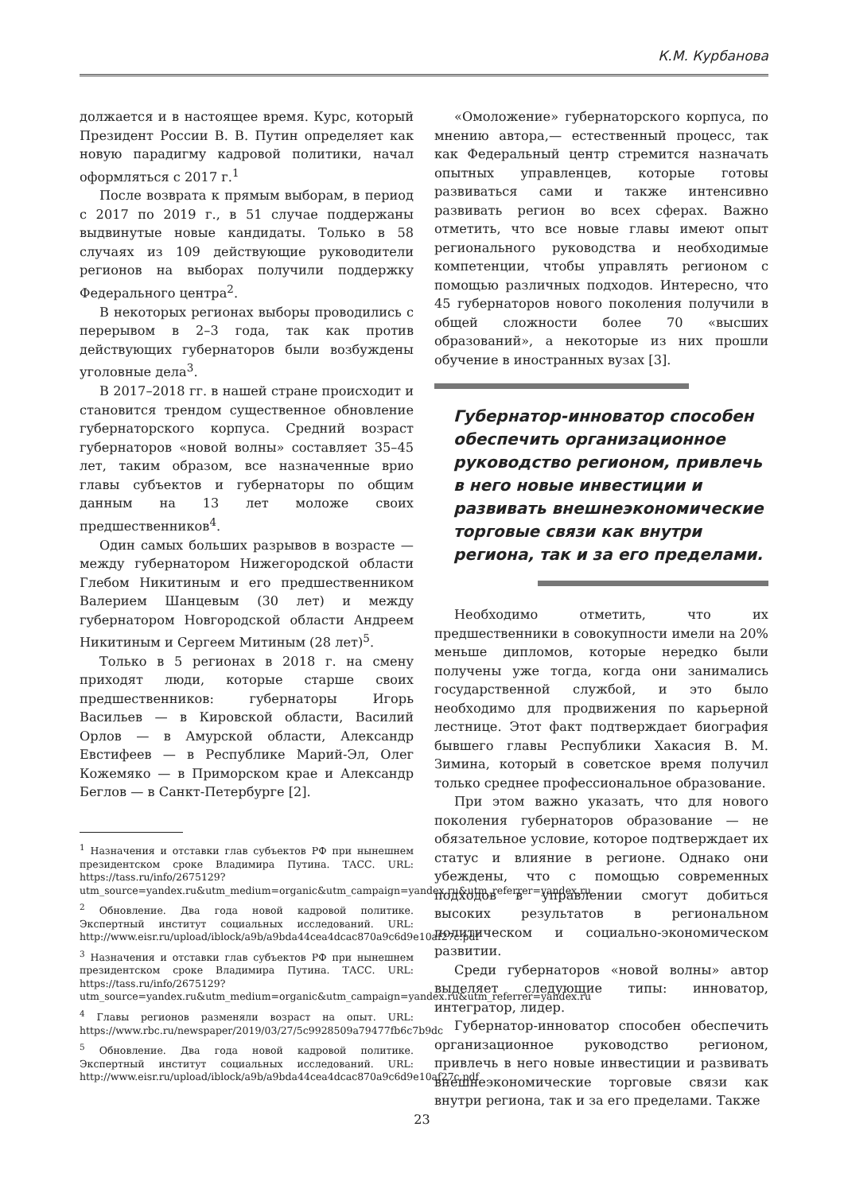К.М. Курбанова
должается и в настоящее время. Курс, который Президент России В. В. Путин определяет как новую парадигму кадровой политики, начал оформляться с 2017 г.<sup>1</sup>
После возврата к прямым выборам, в период с 2017 по 2019 г., в 51 случае поддержаны выдвинутые новые кандидаты. Только в 58 случаях из 109 действующие руководители регионов на выборах получили поддержку Федерального центра<sup>2</sup>.
В некоторых регионах выборы проводились с перерывом в 2–3 года, так как против действующих губернаторов были возбуждены уголовные дела<sup>3</sup>.
В 2017–2018 гг. в нашей стране происходит и становится трендом существенное обновление губернаторского корпуса. Средний возраст губернаторов «новой волны» составляет 35–45 лет, таким образом, все назначенные врио главы субъектов и губернаторы по общим данным на 13 лет моложе своих предшественников<sup>4</sup>.
Один самых больших разрывов в возрасте — между губернатором Нижегородской области Глебом Никитиным и его предшественником Валерием Шанцевым (30 лет) и между губернатором Новгородской области Андреем Никитиным и Сергеем Митиным (28 лет)<sup>5</sup>.
Только в 5 регионах в 2018 г. на смену приходят люди, которые старше своих предшественников: губернаторы Игорь Васильев — в Кировской области, Василий Орлов — в Амурской области, Александр Евстифеев — в Республике Марий-Эл, Олег Кожемяко — в Приморском крае и Александр Беглов — в Санкт-Петербурге [2].
<sup>1</sup> Назначения и отставки глав субъектов РФ при нынешнем президентском сроке Владимира Путина. ТАСС. URL: https://tass.ru/info/2675129?utm_source=yandex.ru&utm_medium=organic&utm_campaign=yandex.ru&utm_referrer=yandex.ru
<sup>2</sup> Обновление. Два года новой кадровой политике. Экспертный институт социальных исследований. URL: http://www.eisr.ru/upload/iblock/a9b/a9bda44cea4dcac870a9c6d9e10af27c.pdf
<sup>3</sup> Назначения и отставки глав субъектов РФ при нынешнем президентском сроке Владимира Путина. ТАСС. URL: https://tass.ru/info/2675129?utm_source=yandex.ru&utm_medium=organic&utm_campaign=yandex.ru&utm_referrer=yandex.ru
<sup>4</sup> Главы регионов разменяли возраст на опыт. URL: https://www.rbc.ru/newspaper/2019/03/27/5c9928509a79477fb6c7b9dc
<sup>5</sup> Обновление. Два года новой кадровой политике. Экспертный институт социальных исследований. URL: http://www.eisr.ru/upload/iblock/a9b/a9bda44cea4dcac870a9c6d9e10af27c.pdf
«Омоложение» губернаторского корпуса, по мнению автора,— естественный процесс, так как Федеральный центр стремится назначать опытных управленцев, которые готовы развиваться сами и также интенсивно развивать регион во всех сферах. Важно отметить, что все новые главы имеют опыт регионального руководства и необходимые компетенции, чтобы управлять регионом с помощью различных подходов. Интересно, что 45 губернаторов нового поколения получили в общей сложности более 70 «высших образований», а некоторые из них прошли обучение в иностранных вузах [3].
Губернатор-инноватор способен обеспечить организационное руководство регионом, привлечь в него новые инвестиции и развивать внешнеэкономические торговые связи как внутри региона, так и за его пределами.
Необходимо отметить, что их предшественники в совокупности имели на 20% меньше дипломов, которые нередко были получены уже тогда, когда они занимались государственной службой, и это было необходимо для продвижения по карьерной лестнице. Этот факт подтверждает биография бывшего главы Республики Хакасия В. М. Зимина, который в советское время получил только среднее профессиональное образование.
При этом важно указать, что для нового поколения губернаторов образование — не обязательное условие, которое подтверждает их статус и влияние в регионе. Однако они убеждены, что с помощью современных подходов в управлении смогут добиться высоких результатов в региональном политическом и социально-экономическом развитии.
Среди губернаторов «новой волны» автор выделяет следующие типы: инноватор, интегратор, лидер.
Губернатор-инноватор способен обеспечить организационное руководство регионом, привлечь в него новые инвестиции и развивать внешнеэкономические торговые связи как внутри региона, так и за его пределами. Также
23